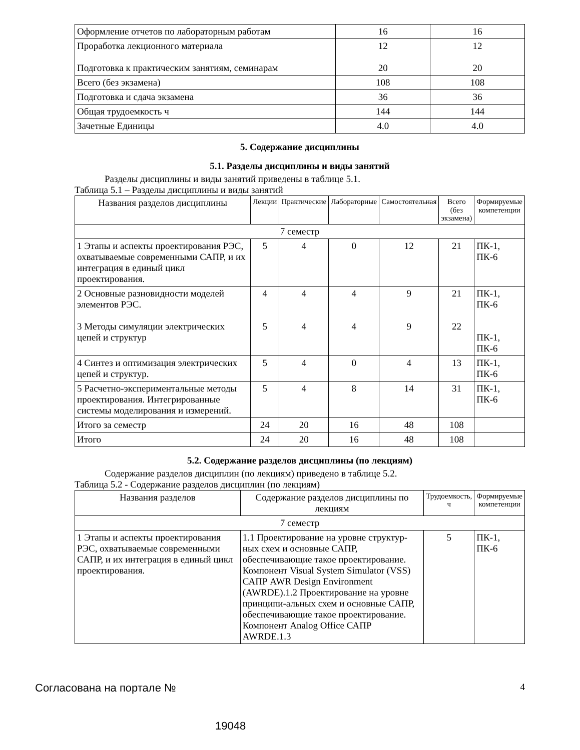| Оформление отчетов по лабораторным работам | 16 | 16 |
| Проработка лекционного материала Подготовка к практическим занятиям, семинарам | 12 20 | 12 20 |
| Всего (без экзамена) | 108 | 108 |
| Подготовка и сдача экзамена | 36 | 36 |
| Общая трудоемкость ч | 144 | 144 |
| Зачетные Единицы | 4.0 | 4.0 |
5. Содержание дисциплины
5.1. Разделы дисциплины и виды занятий
Разделы дисциплины и виды занятий приведены в таблице 5.1.
Таблица 5.1 – Разделы дисциплины и виды занятий
| Названия разделов дисциплины | Лекции | Практические | Лабораторные | Самостоятельная | Всего (без экзамена) | Формируемые компетенции |
| --- | --- | --- | --- | --- | --- | --- |
| 7 семестр | | | | | | |
| 1 Этапы и аспекты проектирования РЭС, охватываемые современными САПР, и их интеграция в единый цикл проектирования. | 5 | 4 | 0 | 12 | 21 | ПК-1, ПК-6 |
| 2 Основные разновидности моделей элементов РЭС. 3 Методы симуляции электрических цепей и структур | 4 5 | 4 4 | 4 4 | 9 9 | 21 22 | ПК-1, ПК-6 ПК-1, ПК-6 |
| 4 Синтез и оптимизация электрических цепей и структур. | 5 | 4 | 0 | 4 | 13 | ПК-1, ПК-6 |
| 5 Расчетно-экспериментальные методы проектирования. Интегрированные системы моделирования и измерений. | 5 | 4 | 8 | 14 | 31 | ПК-1, ПК-6 |
| Итого за семестр | 24 | 20 | 16 | 48 | 108 | |
| Итого | 24 | 20 | 16 | 48 | 108 | |
5.2. Содержание разделов дисциплины (по лекциям)
Содержание разделов дисциплин (по лекциям) приведено в таблице 5.2.
Таблица 5.2 - Содержание разделов дисциплин (по лекциям)
| Названия разделов | Содержание разделов дисциплины по лекциям | Трудоемкость, ч | Формируемые компетенции |
| --- | --- | --- | --- |
| 7 семестр | | | |
| 1 Этапы и аспекты проектирования РЭС, охватываемые современными САПР, и их интеграция в единый цикл проектирования. | 1.1 Проектирование на уровне структур-ных схем и основные САПР, обеспечивающие такое проектирование. Компонент Visual System Simulator (VSS) САПР AWR Design Environment (AWRDE).1.2 Проектирование на уровне принципи-альных схем и основные САПР, обеспечивающие такое проектирование. Компонент Analog Office САПР AWRDE.1.3 | 5 | ПК-1, ПК-6 |
Согласована на портале № 4
19048